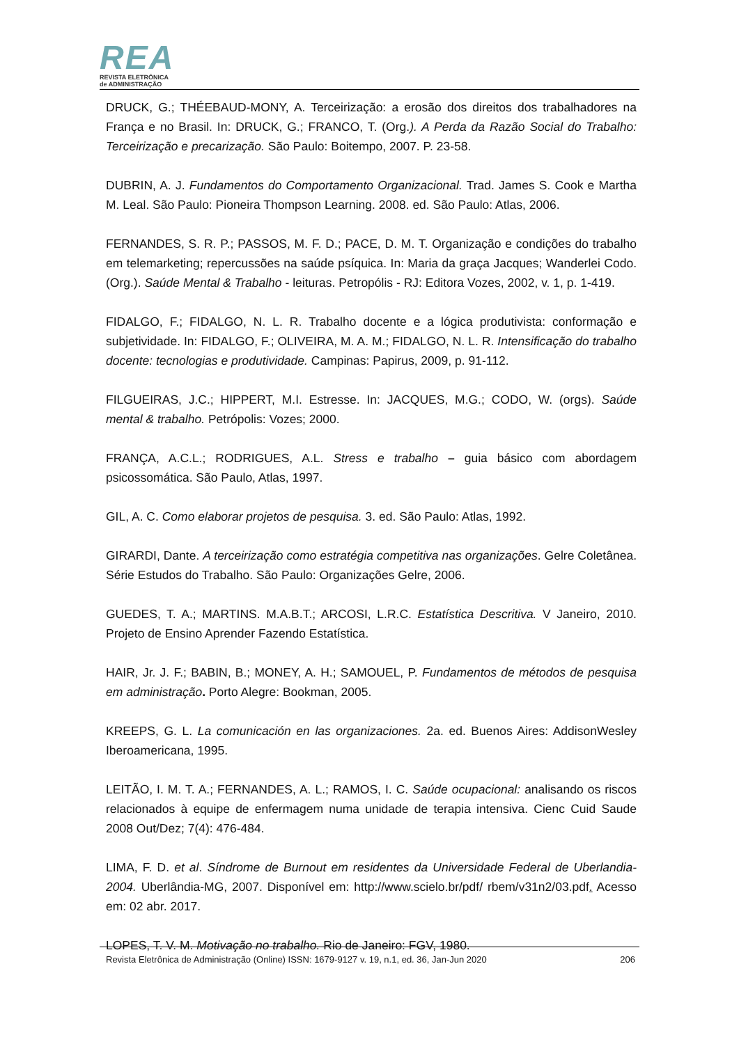REA
REVISTA ELETRÔNICA
de ADMINISTRAÇÃO
DRUCK, G.; THÉEBAUD-MONY, A. Terceirização: a erosão dos direitos dos trabalhadores na França e no Brasil. In: DRUCK, G.; FRANCO, T. (Org.). A Perda da Razão Social do Trabalho: Terceirização e precarização. São Paulo: Boitempo, 2007. P. 23-58.
DUBRIN, A. J. Fundamentos do Comportamento Organizacional. Trad. James S. Cook e Martha M. Leal. São Paulo: Pioneira Thompson Learning. 2008. ed. São Paulo: Atlas, 2006.
FERNANDES, S. R. P.; PASSOS, M. F. D.; PACE, D. M. T. Organização e condições do trabalho em telemarketing; repercussões na saúde psíquica. In: Maria da graça Jacques; Wanderlei Codo. (Org.). Saúde Mental & Trabalho - leituras. Petropólis - RJ: Editora Vozes, 2002, v. 1, p. 1-419.
FIDALGO, F.; FIDALGO, N. L. R. Trabalho docente e a lógica produtivista: conformação e subjetividade. In: FIDALGO, F.; OLIVEIRA, M. A. M.; FIDALGO, N. L. R. Intensificação do trabalho docente: tecnologias e produtividade. Campinas: Papirus, 2009, p. 91-112.
FILGUEIRAS, J.C.; HIPPERT, M.I. Estresse. In: JACQUES, M.G.; CODO, W. (orgs). Saúde mental & trabalho. Petrópolis: Vozes; 2000.
FRANÇA, A.C.L.; RODRIGUES, A.L. Stress e trabalho – guia básico com abordagem psicossomática. São Paulo, Atlas, 1997.
GIL, A. C. Como elaborar projetos de pesquisa. 3. ed. São Paulo: Atlas, 1992.
GIRARDI, Dante. A terceirização como estratégia competitiva nas organizações. Gelre Coletânea. Série Estudos do Trabalho. São Paulo: Organizações Gelre, 2006.
GUEDES, T. A.; MARTINS. M.A.B.T.; ARCOSI, L.R.C. Estatística Descritiva. V Janeiro, 2010. Projeto de Ensino Aprender Fazendo Estatística.
HAIR, Jr. J. F.; BABIN, B.; MONEY, A. H.; SAMOUEL, P. Fundamentos de métodos de pesquisa em administração. Porto Alegre: Bookman, 2005.
KREEPS, G. L. La comunicación en las organizaciones. 2a. ed. Buenos Aires: AddisonWesley Iberoamericana, 1995.
LEITÃO, I. M. T. A.; FERNANDES, A. L.; RAMOS, I. C. Saúde ocupacional: analisando os riscos relacionados à equipe de enfermagem numa unidade de terapia intensiva. Cienc Cuid Saude 2008 Out/Dez; 7(4): 476-484.
LIMA, F. D. et al. Síndrome de Burnout em residentes da Universidade Federal de Uberlandia-2004. Uberlândia-MG, 2007. Disponível em: http://www.scielo.br/pdf/ rbem/v31n2/03.pdf. Acesso em: 02 abr. 2017.
LOPES, T. V. M. Motivação no trabalho. Rio de Janeiro: FGV, 1980.
Revista Eletrônica de Administração (Online) ISSN: 1679-9127 v. 19, n.1, ed. 36, Jan-Jun 2020 206